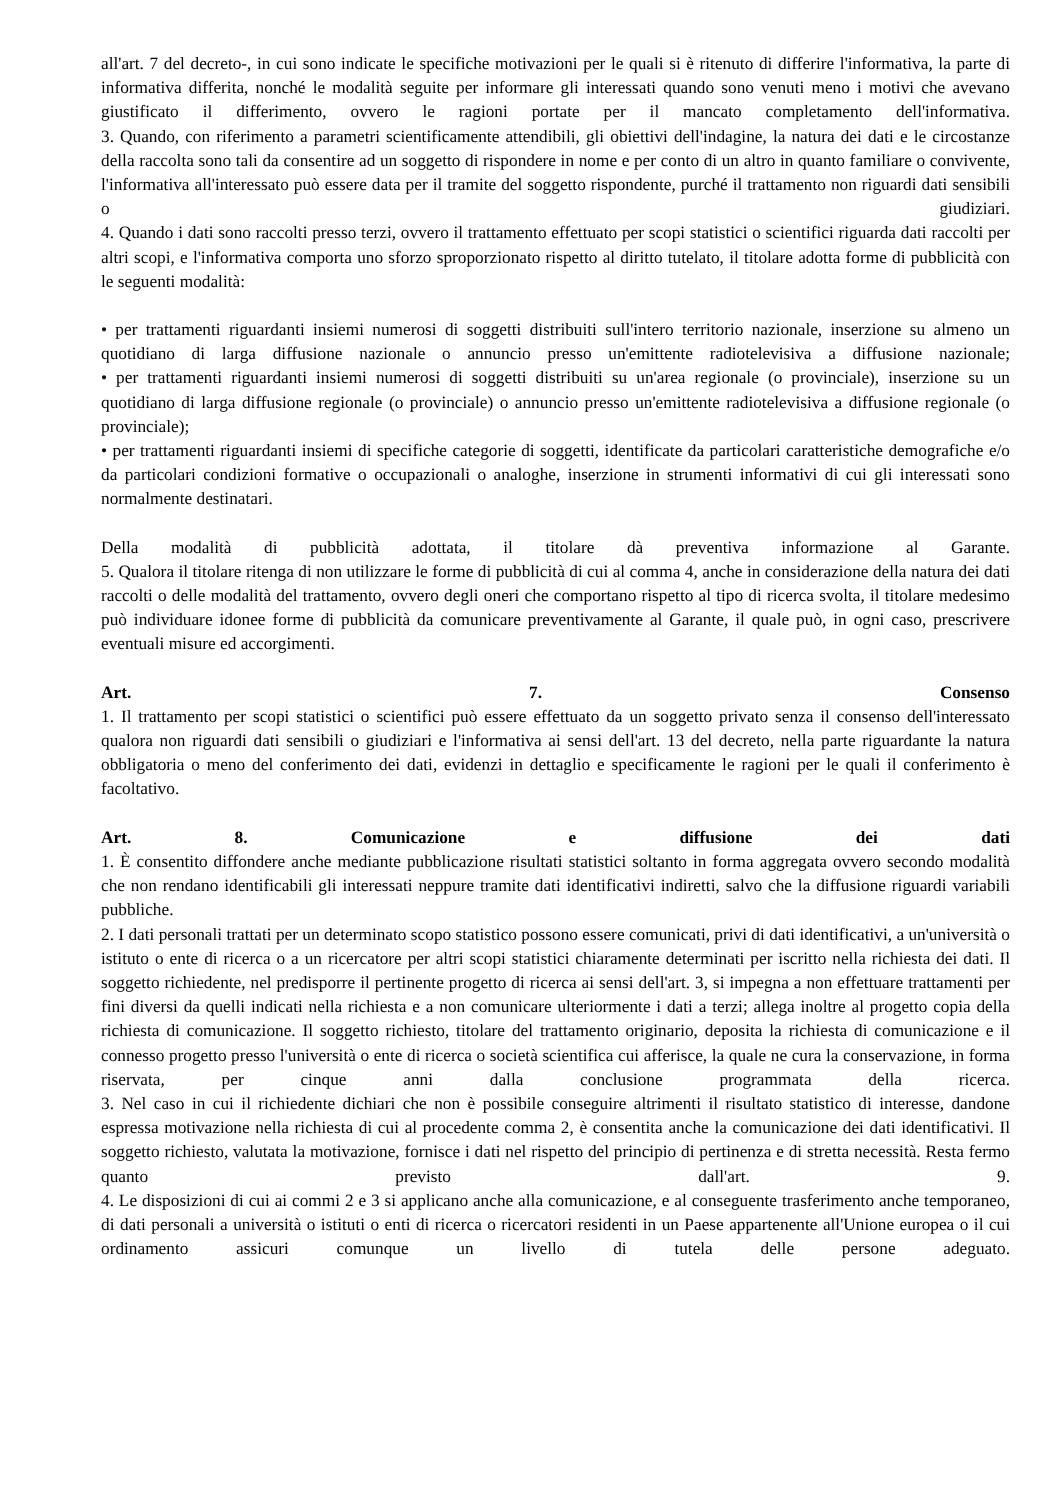all'art. 7 del decreto-, in cui sono indicate le specifiche motivazioni per le quali si è ritenuto di differire l'informativa, la parte di informativa differita, nonché le modalità seguite per informare gli interessati quando sono venuti meno i motivi che avevano giustificato il differimento, ovvero le ragioni portate per il mancato completamento dell'informativa.
3. Quando, con riferimento a parametri scientificamente attendibili, gli obiettivi dell'indagine, la natura dei dati e le circostanze della raccolta sono tali da consentire ad un soggetto di rispondere in nome e per conto di un altro in quanto familiare o convivente, l'informativa all'interessato può essere data per il tramite del soggetto rispondente, purché il trattamento non riguardi dati sensibili o giudiziari.
4. Quando i dati sono raccolti presso terzi, ovvero il trattamento effettuato per scopi statistici o scientifici riguarda dati raccolti per altri scopi, e l'informativa comporta uno sforzo sproporzionato rispetto al diritto tutelato, il titolare adotta forme di pubblicità con le seguenti modalità:
• per trattamenti riguardanti insiemi numerosi di soggetti distribuiti sull'intero territorio nazionale, inserzione su almeno un quotidiano di larga diffusione nazionale o annuncio presso un'emittente radiotelevisiva a diffusione nazionale;
• per trattamenti riguardanti insiemi numerosi di soggetti distribuiti su un'area regionale (o provinciale), inserzione su un quotidiano di larga diffusione regionale (o provinciale) o annuncio presso un'emittente radiotelevisiva a diffusione regionale (o provinciale);
• per trattamenti riguardanti insiemi di specifiche categorie di soggetti, identificate da particolari caratteristiche demografiche e/o da particolari condizioni formative o occupazionali o analoghe, inserzione in strumenti informativi di cui gli interessati sono normalmente destinatari.
Della modalità di pubblicità adottata, il titolare dà preventiva informazione al Garante.
5. Qualora il titolare ritenga di non utilizzare le forme di pubblicità di cui al comma 4, anche in considerazione della natura dei dati raccolti o delle modalità del trattamento, ovvero degli oneri che comportano rispetto al tipo di ricerca svolta, il titolare medesimo può individuare idonee forme di pubblicità da comunicare preventivamente al Garante, il quale può, in ogni caso, prescrivere eventuali misure ed accorgimenti.
Art. 7. Consenso
1. Il trattamento per scopi statistici o scientifici può essere effettuato da un soggetto privato senza il consenso dell'interessato qualora non riguardi dati sensibili o giudiziari e l'informativa ai sensi dell'art. 13 del decreto, nella parte riguardante la natura obbligatoria o meno del conferimento dei dati, evidenzi in dettaglio e specificamente le ragioni per le quali il conferimento è facoltativo.
Art. 8. Comunicazione e diffusione dei dati
1. È consentito diffondere anche mediante pubblicazione risultati statistici soltanto in forma aggregata ovvero secondo modalità che non rendano identificabili gli interessati neppure tramite dati identificativi indiretti, salvo che la diffusione riguardi variabili pubbliche.
2. I dati personali trattati per un determinato scopo statistico possono essere comunicati, privi di dati identificativi, a un'università o istituto o ente di ricerca o a un ricercatore per altri scopi statistici chiaramente determinati per iscritto nella richiesta dei dati. Il soggetto richiedente, nel predisporre il pertinente progetto di ricerca ai sensi dell'art. 3, si impegna a non effettuare trattamenti per fini diversi da quelli indicati nella richiesta e a non comunicare ulteriormente i dati a terzi; allega inoltre al progetto copia della richiesta di comunicazione. Il soggetto richiesto, titolare del trattamento originario, deposita la richiesta di comunicazione e il connesso progetto presso l'università o ente di ricerca o società scientifica cui afferisce, la quale ne cura la conservazione, in forma riservata, per cinque anni dalla conclusione programmata della ricerca.
3. Nel caso in cui il richiedente dichiari che non è possibile conseguire altrimenti il risultato statistico di interesse, dandone espressa motivazione nella richiesta di cui al procedente comma 2, è consentita anche la comunicazione dei dati identificativi. Il soggetto richiesto, valutata la motivazione, fornisce i dati nel rispetto del principio di pertinenza e di stretta necessità. Resta fermo quanto previsto dall'art. 9.
4. Le disposizioni di cui ai commi 2 e 3 si applicano anche alla comunicazione, e al conseguente trasferimento anche temporaneo, di dati personali a università o istituti o enti di ricerca o ricercatori residenti in un Paese appartenente all'Unione europea o il cui ordinamento assicuri comunque un livello di tutela delle persone adeguato.